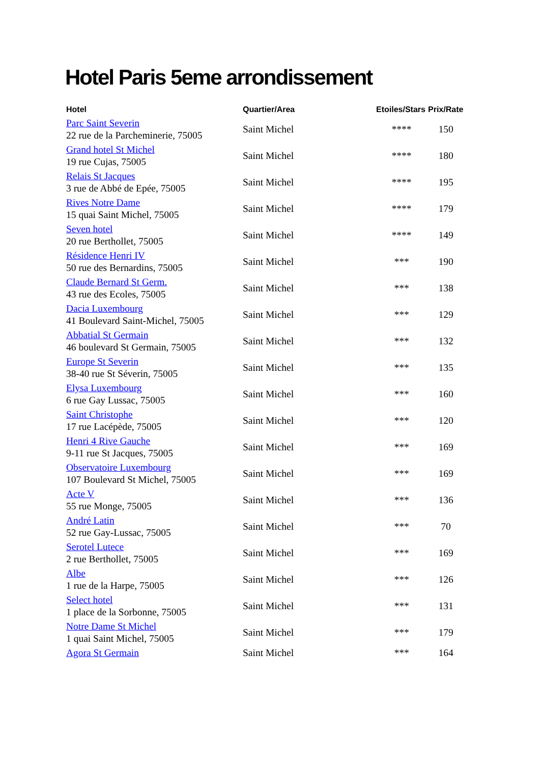Hotel Paris 5eme arrondissement
| Hotel | Quartier/Area | Etoiles/Stars | Prix/Rate |
| --- | --- | --- | --- |
| Parc Saint Severin 22 rue de la Parcheminerie, 75005 | Saint Michel | **** | 150 |
| Grand hotel St Michel 19 rue Cujas, 75005 | Saint Michel | **** | 180 |
| Relais St Jacques 3 rue de Abbé de Epée, 75005 | Saint Michel | **** | 195 |
| Rives Notre Dame 15 quai Saint Michel, 75005 | Saint Michel | **** | 179 |
| Seven hotel 20 rue Berthollet, 75005 | Saint Michel | **** | 149 |
| Résidence Henri IV 50 rue des Bernardins, 75005 | Saint Michel | *** | 190 |
| Claude Bernard St Germ. 43 rue des Ecoles, 75005 | Saint Michel | *** | 138 |
| Dacia Luxembourg 41 Boulevard Saint-Michel, 75005 | Saint Michel | *** | 129 |
| Abbatial St Germain 46 boulevard St Germain, 75005 | Saint Michel | *** | 132 |
| Europe St Severin 38-40 rue St Séverin, 75005 | Saint Michel | *** | 135 |
| Elysa Luxembourg 6 rue Gay Lussac, 75005 | Saint Michel | *** | 160 |
| Saint Christophe 17 rue Lacépède, 75005 | Saint Michel | *** | 120 |
| Henri 4 Rive Gauche 9-11 rue St Jacques, 75005 | Saint Michel | *** | 169 |
| Observatoire Luxembourg 107 Boulevard St Michel, 75005 | Saint Michel | *** | 169 |
| Acte V 55 rue Monge, 75005 | Saint Michel | *** | 136 |
| André Latin 52 rue Gay-Lussac, 75005 | Saint Michel | *** | 70 |
| Serotel Lutece 2 rue Berthollet, 75005 | Saint Michel | *** | 169 |
| Albe 1 rue de la Harpe, 75005 | Saint Michel | *** | 126 |
| Select hotel 1 place de la Sorbonne, 75005 | Saint Michel | *** | 131 |
| Notre Dame St Michel 1 quai Saint Michel, 75005 | Saint Michel | *** | 179 |
| Agora St Germain | Saint Michel | *** | 164 |